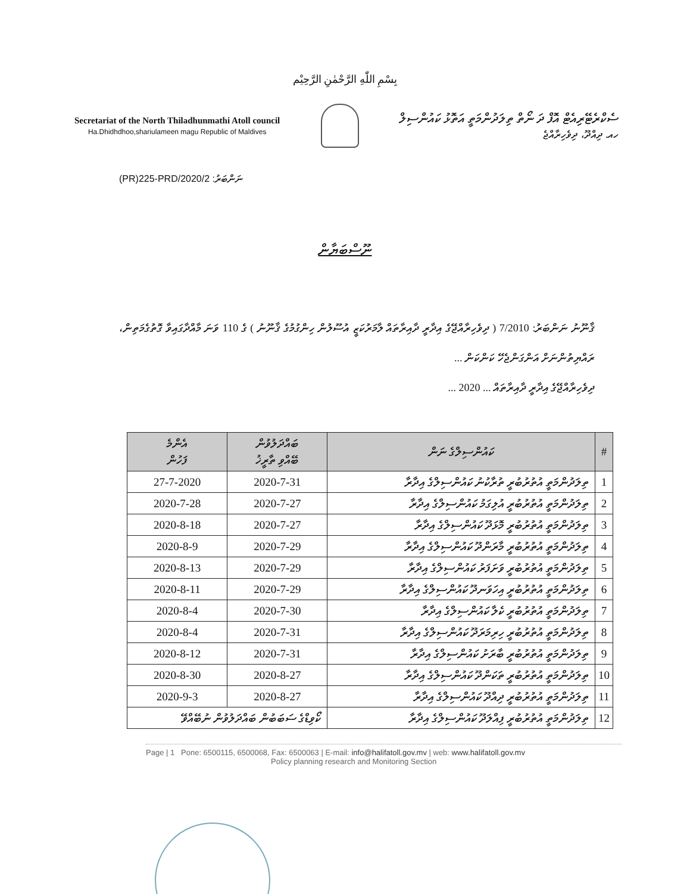بِسْمِ اللّٰهِ الرَّحْمٰنِ الرَّحِيْم
Secretariat of the North Thiladhunmathi Atoll council
Ha.Dhidhdhoo,shariulameen magu Republic of Maldives
ސެކްރެޓޭރިއެޓް އޮފް ދަ ނޯތް ތިލަދުންމަތީ އަތޮޅު ކައުންސިލް
ހއ. ދިއްދޫ، ދިވެހިރާއްޖެ
(PR)225-PRD/2020/2 ނަންބަރު:
ނޫސްބަޔާން
ޤާނޫނު ނަންބަރު: 7/2010 ( ދިވެހިރާއްޖޭގެ އިދާރީ ދާއިރާތައް ލާމަރުކަޒީ އުސޫލުން ހިންގުމުގެ ޤާނޫނު ) ގެ 110 ވަނަ މާއްދާގައިވާ ގޮތުގެމަތިން، ރައްޔިތުންނަށް އަންގަންޖެހޭ ކަންކަން ...
ދިވެހިރާއްޖޭގެ އިދާރީ ދާއިރާތައް ... 2020 ...
| އެންމެ ފަހުން | ބައްދަލުވުން ބޭއްވި ތާރީޚު | ކައުންސިލްގެ ނަން | # |
| --- | --- | --- | --- |
| 27-7-2020 | 2020-7-31 | ތިލަދުންމަތީ އުތުރުބުރީ ތުރާކުނު ކައުންސިލްގެ އިދާރާ | 1 |
| 2020-7-28 | 2020-7-27 | ތިލަދުންމަތީ އުތުރުބުރީ އުލިގަމު ކައުންސިލްގެ އިދާރާ | 2 |
| 2020-8-18 | 2020-7-27 | ތިލަދުންމަތީ އުތުރުބުރީ މޮޅަދޫ ކައުންސިލްގެ އިދާރާ | 3 |
| 2020-8-9 | 2020-7-29 | ތިލަދުންމަތީ އުތުރުބުރީ މާރަންދޫ ކައުންސިލްގެ އިދާރާ | 4 |
| 2020-8-13 | 2020-7-29 | ތިލަދުންމަތީ އުތުރުބުރީ ވަށަފަރު ކައުންސިލްގެ އިދާރާ | 5 |
| 2020-8-11 | 2020-7-29 | ތިލަދުންމަތީ އުތުރުބުރީ އިހަވަނދޫ ކައުންސިލްގެ އިދާރާ | 6 |
| 2020-8-4 | 2020-7-30 | ތިލަދުންމަތީ އުތުރުބުރީ ކެލާ ކައުންސިލްގެ އިދާރާ | 7 |
| 2020-8-4 | 2020-7-31 | ތިލަދުންމަތީ އުތުރުބުރީ ހިރިމަރަދޫ ކައުންސިލްގެ އިދާރާ | 8 |
| 2020-8-12 | 2020-7-31 | ތިލަދުންމަތީ އުތުރުބުރީ ބާރަށު ކައުންސިލްގެ އިދާރާ | 9 |
| 2020-8-30 | 2020-8-27 | ތިލަދުންމަތީ އުތުރުބުރީ ތަކަންދޫ ކައުންސިލްގެ އިދާރާ | 10 |
| 2020-9-3 | 2020-8-27 | ތިލަދުންމަތީ އުތުރުބުރީ ދިއްދޫ ކައުންސިލްގެ އިދާރާ | 11 |
| ކޯވިޑްގެ ސަބަބުން ބައްދަލުވުން ނުބޭއްވޭ | | ތިލަދުންމަތީ އުތުރުބުރީ ފިއްލަދޫ ކައުންސިލްގެ އިދާރާ | 12 |
Page | 1 Pone: 6500115, 6500068, Fax: 6500063 | E-mail: info@halifatoll.gov.mv | web: www.halifatoll.gov.mv
Policy planning research and Monitoring Section